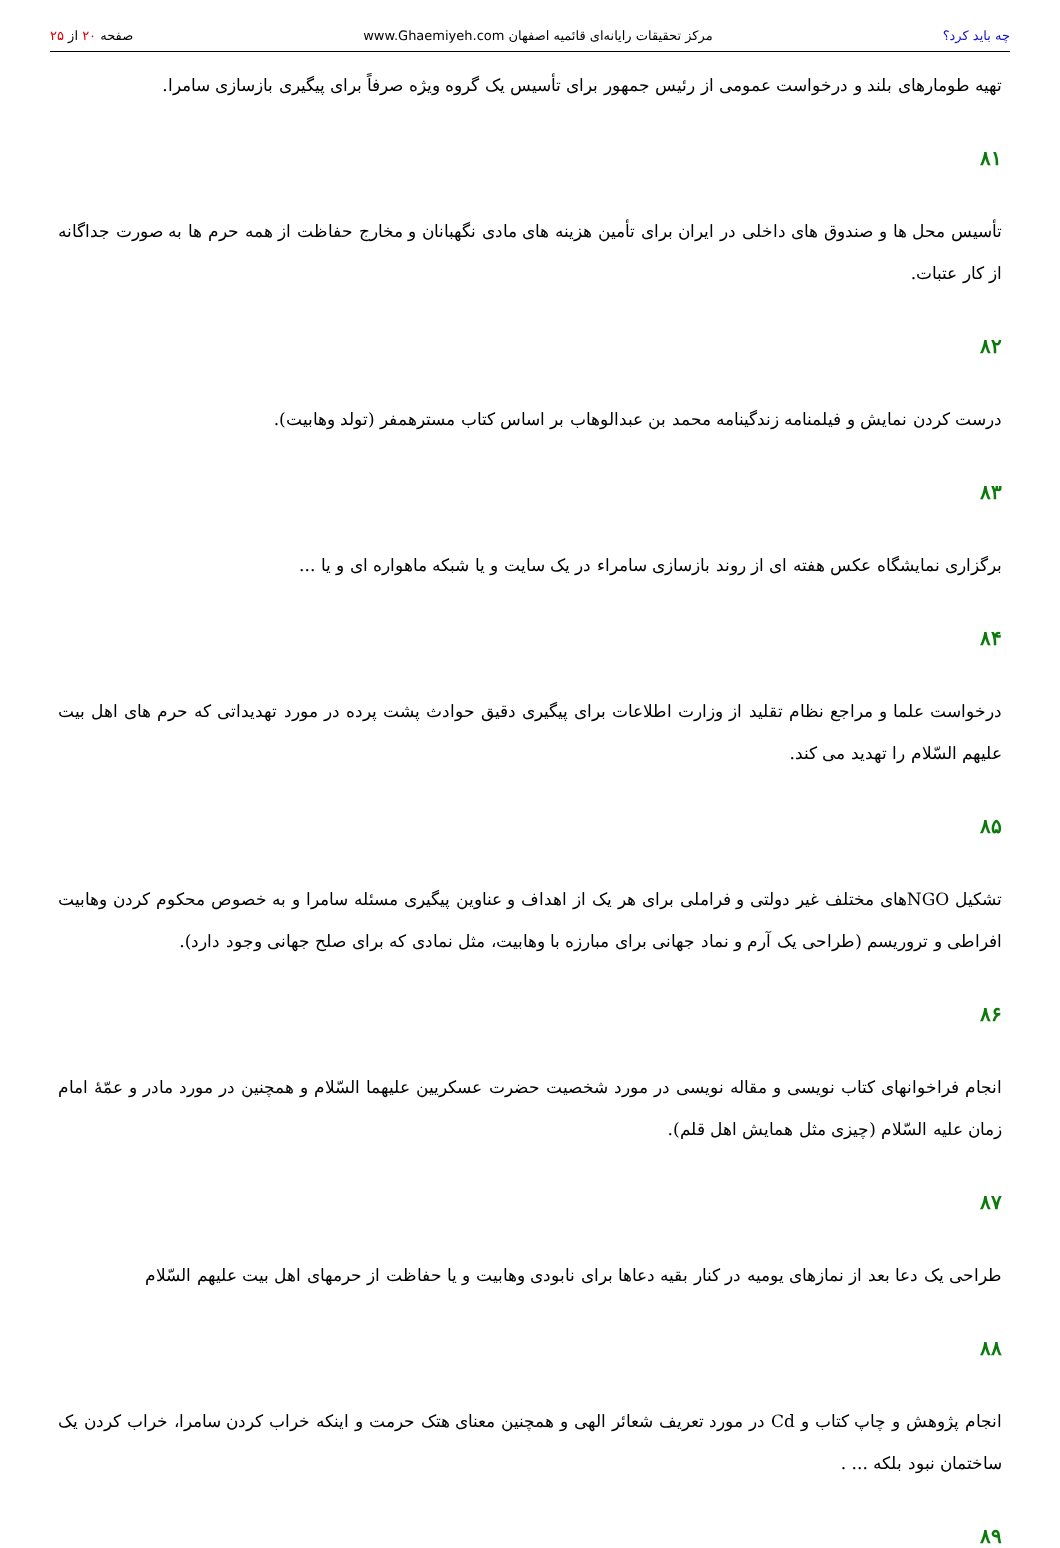چه باید کرد؟ مرکز تحقیقات رایانه‌ای قائمیه اصفهان www.Ghaemiyeh.com صفحه ۲۰ از ۲۵
تهیه طومارهای بلند و درخواست عمومی از رئیس جمهور برای تأسیس یک گروه ویژه صرفاً برای پیگیری بازسازی سامرا.
۸۱
تأسیس محل ها و صندوق های داخلی در ایران برای تأمین هزینه های مادی نگهبانان و مخارج حفاظت از همه حرم ها به صورت جداگانه از کار عتبات.
۸۲
درست کردن نمایش و فیلمنامه زندگینامه محمد بن عبدالوهاب بر اساس کتاب مسترهمفر (تولد وهابیت).
۸۳
برگزاری نمایشگاه عکس هفته ای از روند بازسازی سامراء در یک سایت و یا شبکه ماهواره ای و یا ...
۸۴
درخواست علما و مراجع نظام تقلید از وزارت اطلاعات برای پیگیری دقیق حوادث پشت پرده در مورد تهدیداتی که حرم های اهل بیت علیهم السّلام را تهدید می کند.
۸۵
تشکیل NGOهای مختلف غیر دولتی و فراملی برای هر یک از اهداف و عناوین پیگیری مسئله سامرا و به خصوص محکوم کردن وهابیت افراطی و تروریسم (طراحی یک آرم و نماد جهانی برای مبارزه با وهابیت، مثل نمادی که برای صلح جهانی وجود دارد).
۸۶
انجام فراخوانهای کتاب نویسی و مقاله نویسی در مورد شخصیت حضرت عسکریین علیهما السّلام و همچنین در مورد مادر و عمّهٔ امام زمان علیه السّلام (چیزی مثل همایش اهل قلم).
۸۷
طراحی یک دعا بعد از نمازهای یومیه در کنار بقیه دعاها برای نابودی وهابیت و یا حفاظت از حرمهای اهل بیت علیهم السّلام
۸۸
انجام پژوهش و چاپ کتاب و Cd در مورد تعریف شعائر الهی و همچنین معنای هتک حرمت و اینکه خراب کردن سامرا، خراب کردن یک ساختمان نبود بلکه ... .
۸۹